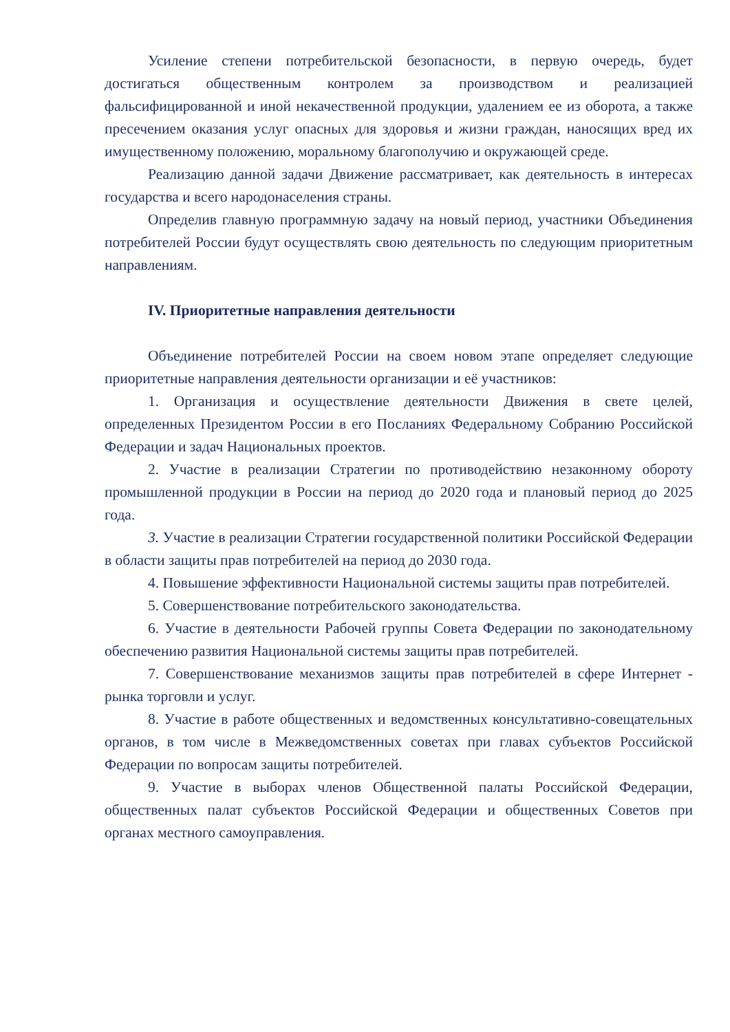Усиление степени потребительской безопасности, в первую очередь, будет достигаться общественным контролем за производством и реализацией фальсифицированной и иной некачественной продукции, удалением ее из оборота, а также пресечением оказания услуг опасных для здоровья и жизни граждан, наносящих вред их имущественному положению, моральному благополучию и окружающей среде.
Реализацию данной задачи Движение рассматривает, как деятельность в интересах государства и всего народонаселения страны.
Определив главную программную задачу на новый период, участники Объединения потребителей России будут осуществлять свою деятельность по следующим приоритетным направлениям.
IV. Приоритетные направления деятельности
Объединение потребителей России на своем новом этапе определяет следующие приоритетные направления деятельности организации и её участников:
1. Организация и осуществление деятельности Движения в свете целей, определенных Президентом России в его Посланиях Федеральному Собранию Российской Федерации и задач Национальных проектов.
2. Участие в реализации Стратегии по противодействию незаконному обороту промышленной продукции в России на период до 2020 года и плановый период до 2025 года.
3. Участие в реализации Стратегии государственной политики Российской Федерации в области защиты прав потребителей на период до 2030 года.
4. Повышение эффективности Национальной системы защиты прав потребителей.
5. Совершенствование потребительского законодательства.
6. Участие в деятельности Рабочей группы Совета Федерации по законодательному обеспечению развития Национальной системы защиты прав потребителей.
7. Совершенствование механизмов защиты прав потребителей в сфере Интернет - рынка торговли и услуг.
8. Участие в работе общественных и ведомственных консультативно-совещательных органов, в том числе в Межведомственных советах при главах субъектов Российской Федерации по вопросам защиты потребителей.
9. Участие в выборах членов Общественной палаты Российской Федерации, общественных палат субъектов Российской Федерации и общественных Советов при органах местного самоуправления.